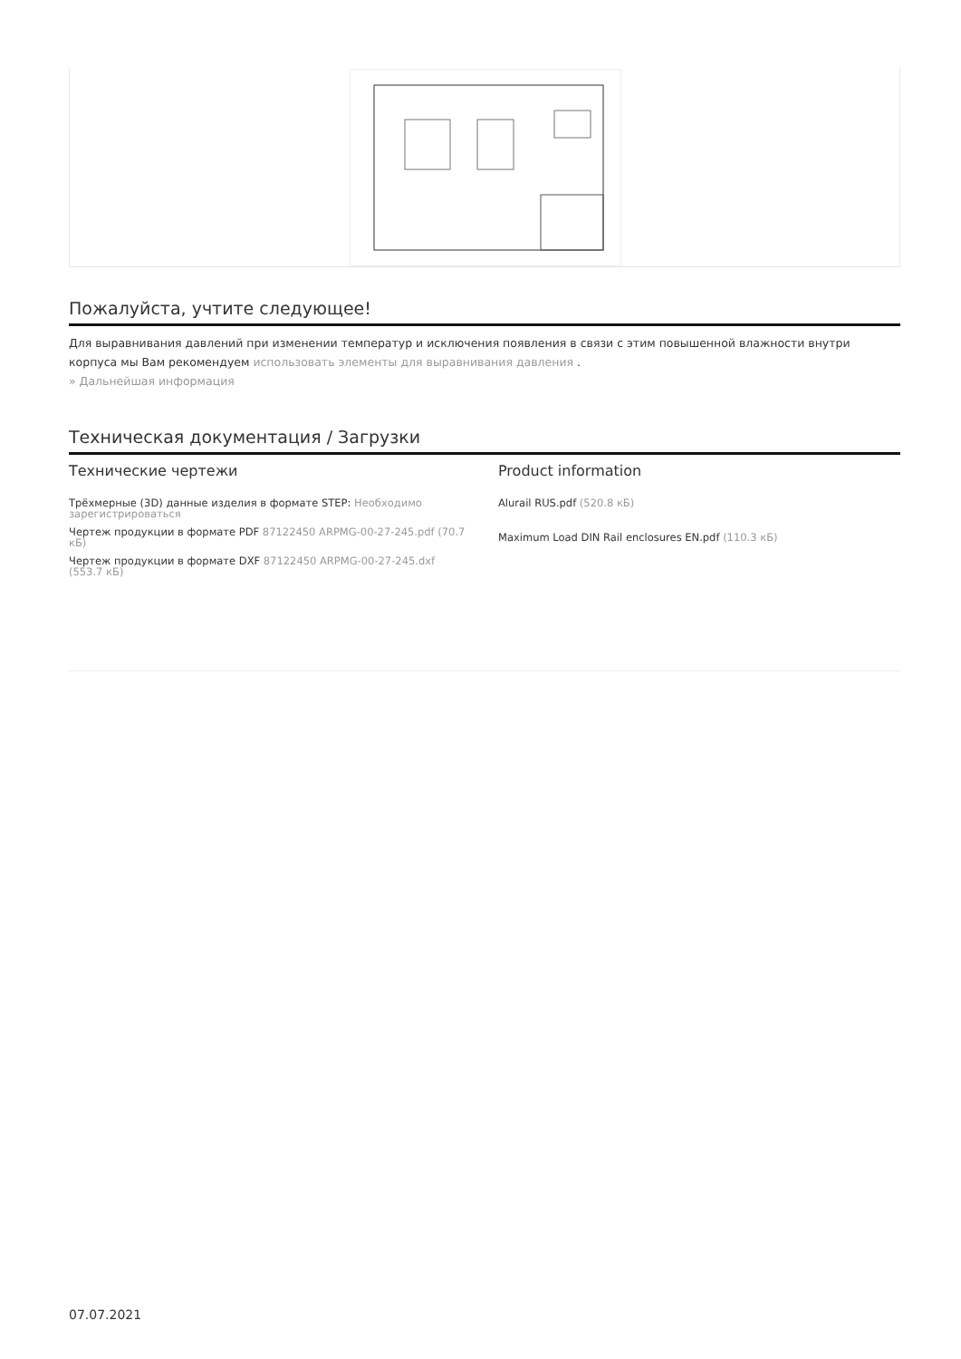Пожалуйста, учтите следующее!
Для выравнивания давлений при изменении температур и исключения появления в связи с этим повышенной влажности внутри корпуса мы Вам рекомендуем использовать элементы для выравнивания давления .
» Дальнейшая информация
Техническая документация / Загрузки
Технические чертежи
Трёхмерные (3D) данные изделия в формате STEP: Необходимо зарегистрироваться
Чертеж продукции в формате PDF 87122450 ARPMG-00-27-245.pdf (70.7 кБ)
Чертеж продукции в формате DXF 87122450 ARPMG-00-27-245.dxf (553.7 кБ)
Product information
Alurail RUS.pdf (520.8 кБ)
Maximum Load DIN Rail enclosures EN.pdf (110.3 кБ)
07.07.2021